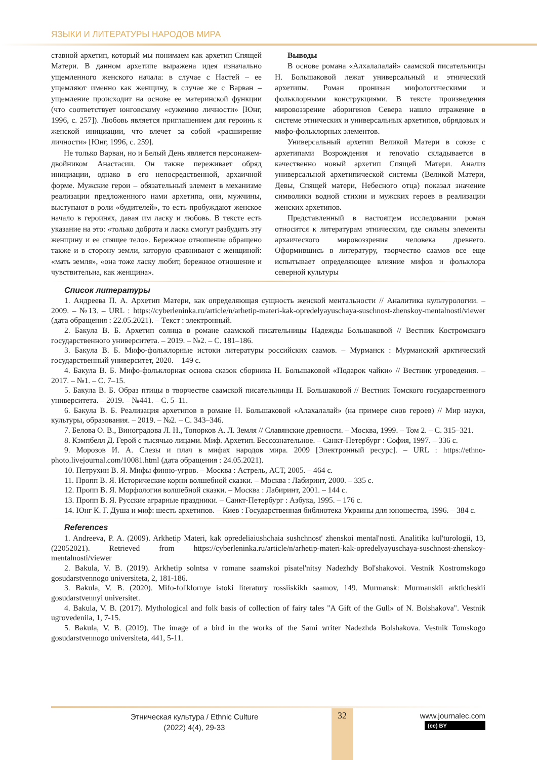ЯЗЫКИ И ЛИТЕРАТУРЫ НАРОДОВ МИРА
ставной архетип, который мы понимаем как архетип Спящей Матери. В данном архетипе выражена идея изначально ущемленного женского начала: в случае с Настей – ее ущемляют именно как женщину, в случае же с Варван – ущемление происходит на основе ее материнской функции (что соответствует юнговскому «сужению личности» [Юнг, 1996, с. 257]). Любовь является приглашением для героинь к женской инициации, что влечет за собой «расширение личности» [Юнг, 1996, с. 259].
Не только Варван, но и Белый День является персонажем-двойником Анастасии. Он также переживает обряд инициации, однако в его непосредственной, архаичной форме. Мужские герои – обязательный элемент в механизме реализации предложенного нами архетипа, они, мужчины, выступают в роли «будителей», то есть пробуждают женское начало в героинях, давая им ласку и любовь. В тексте есть указание на это: «только доброта и ласка смогут разбудить эту женщину и ее спящее тело». Бережное отношение обращено также и в сторону земли, которую сравнивают с женщиной: «мать земля», «она тоже ласку любит, бережное отношение и чувствительна, как женщина».
Выводы
В основе романа «Алхалалалай» саамской писательницы Н. Большаковой лежат универсальный и этнический архетипы. Роман пронизан мифологическими и фольклорными конструкциями. В тексте произведения мировоззрение аборигенов Севера нашло отражение в системе этнических и универсальных архетипов, обрядовых и мифо-фольклорных элементов.
Универсальный архетип Великой Матери в союзе с архетипами Возрождения и renovatio складывается в качественно новый архетип Спящей Матери. Анализ универсальной архетипической системы (Великой Матери, Девы, Спящей матери, Небесного отца) показал значение символики водной стихии и мужских героев в реализации женских архетипов.
Представленный в настоящем исследовании роман относится к литературам этническим, где сильны элементы архаического мировоззрения человека древнего. Оформившись в литературу, творчество саамов все еще испытывает определяющее влияние мифов и фольклора северной культуры
Список литературы
1. Андреева П. А. Архетип Матери, как определяющая сущность женской ментальности // Аналитика культурологии. – 2009. – №13. – URL : https://cyberleninka.ru/article/n/arhetip-materi-kak-opredelyayuschaya-suschnost-zhenskoy-mentalnosti/viewer (дата обращения : 22.05.2021). – Текст : электронный.
2. Бакула В. Б. Архетип солнца в романе саамской писательницы Надежды Большаковой // Вестник Костромского государственного университета. – 2019. – №2. – С. 181–186.
3. Бакула В. Б. Мифо-фольклорные истоки литературы российских саамов. – Мурманск : Мурманский арктический государственный университет, 2020. – 149 с.
4. Бакула В. Б. Мифо-фольклорная основа сказок сборника Н. Большаковой «Подарок чайки» // Вестник угроведения. – 2017. – №1. – С. 7–15.
5. Бакула В. Б. Образ птицы в творчестве саамской писательницы Н. Большаковой // Вестник Томского государственного университета. – 2019. – №441. – С. 5–11.
6. Бакула В. Б. Реализация архетипов в романе Н. Большаковой «Алахалалай» (на примере снов героев) // Мир науки, культуры, образования. – 2019. – №2. – С. 343–346.
7. Белова О. В., Виноградова Л. Н., Топорков А. Л. Земля // Славянские древности. – Москва, 1999. – Том 2. – С. 315–321.
8. Кэмпбелл Д. Герой с тысячью лицами. Миф. Архетип. Бессознательное. – Санкт-Петербург : София, 1997. – 336 с.
9. Морозов И. А. Слезы и плач в мифах народов мира. 2009 [Электронный ресурс]. – URL : https://ethno-photo.livejournal.com/10081.html (дата обращения : 24.05.2021).
10. Петрухин В. Я. Мифы финно-угров. – Москва : Астрель, АСТ, 2005. – 464 с.
11. Пропп В. Я. Исторические корни волшебной сказки. – Москва : Лабиринт, 2000. – 335 с.
12. Пропп В. Я. Морфология волшебной сказки. – Москва : Лабиринт, 2001. – 144 с.
13. Пропп В. Я. Русские аграрные праздники. – Санкт-Петербург : Азбука, 1995. – 176 с.
14. Юнг К. Г. Душа и миф: шесть архетипов. – Киев : Государственная библиотека Украины для юношества, 1996. – 384 с.
References
1. Andreeva, P. A. (2009). Arkhetip Materi, kak opredeliaiushchaia sushchnost' zhenskoi mental'nosti. Analitika kul'turologii, 13, (22052021). Retrieved from https://cyberleninka.ru/article/n/arhetip-materi-kak-opredelyayuschaya-suschnost-zhenskoy-mentalnosti/viewer
2. Bakula, V. B. (2019). Arkhetip solntsa v romane saamskoi pisatel'nitsy Nadezhdy Bol'shakovoi. Vestnik Kostromskogo gosudarstvennogo universiteta, 2, 181-186.
3. Bakula, V. B. (2020). Mifo-fol'klornye istoki literatury rossiiskikh saamov, 149. Murmansk: Murmanskii arkticheskii gosudarstvennyi universitet.
4. Bakula, V. B. (2017). Mythological and folk basis of collection of fairy tales "A Gift of the Gull» of N. Bolshakova". Vestnik ugrovedeniia, 1, 7-15.
5. Bakula, V. B. (2019). The image of a bird in the works of the Sami writer Nadezhda Bolshakova. Vestnik Tomskogo gosudarstvennogo universiteta, 441, 5-11.
32
Этническая культура / Ethnic Culture
(2022) 4(4), 29-33
www.journalec.com
(cc) BY